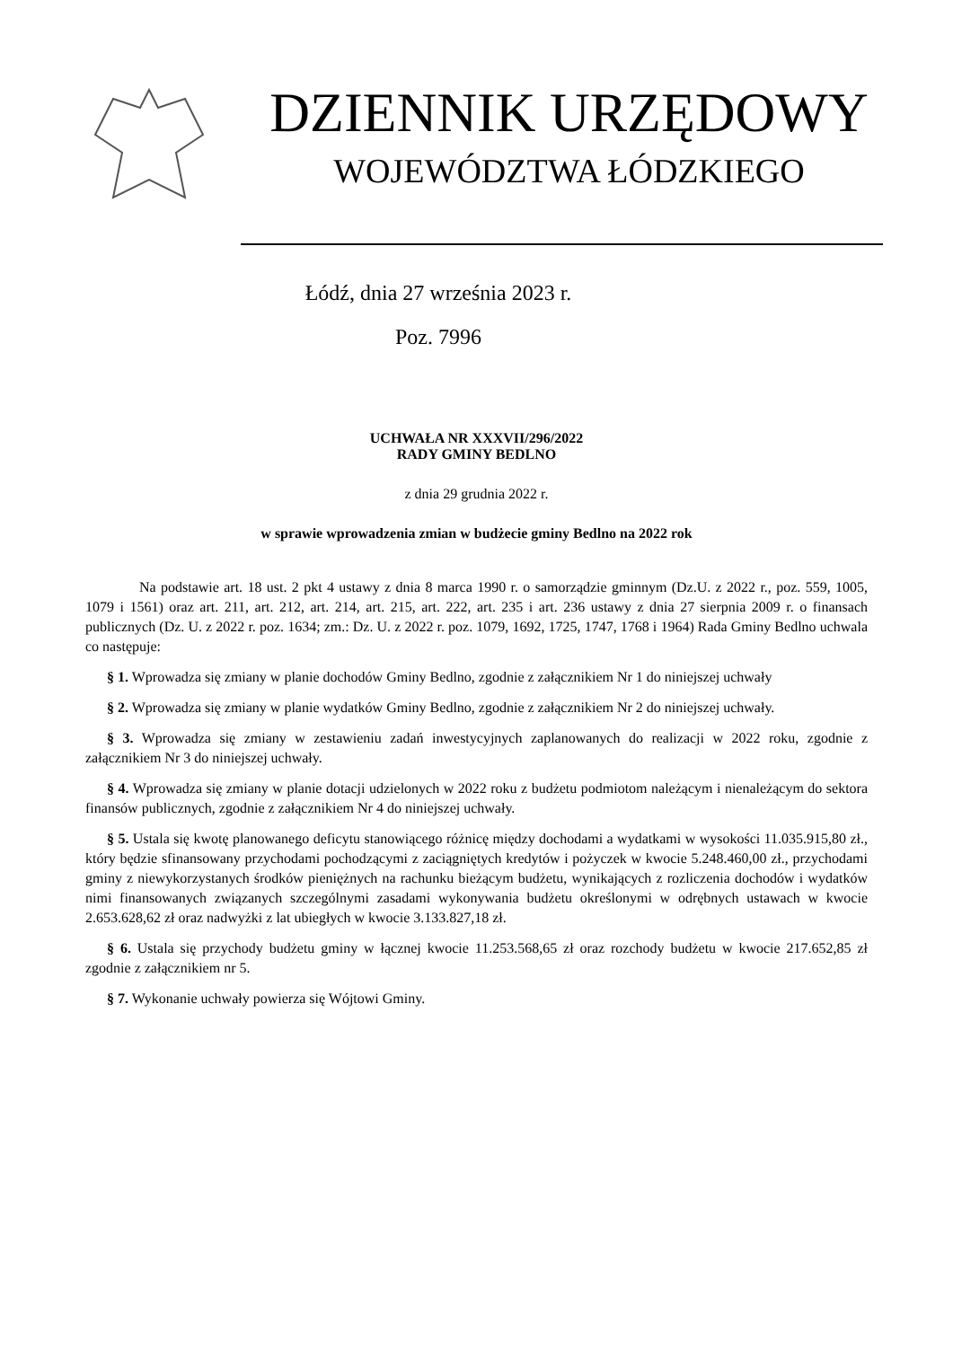DZIENNIK URZĘDOWY
WOJEWÓDZTWA ŁÓDZKIEGO
Łódź, dnia 27 września 2023 r.
Poz. 7996
UCHWAŁA NR XXXVII/296/2022
RADY GMINY BEDLNO
z dnia 29 grudnia 2022 r.
w sprawie wprowadzenia zmian w budżecie gminy Bedlno na 2022 rok
Na podstawie art. 18 ust. 2 pkt 4 ustawy z dnia 8 marca 1990 r. o samorządzie gminnym (Dz.U. z 2022 r., poz. 559, 1005, 1079 i 1561) oraz art. 211, art. 212, art. 214, art. 215, art. 222, art. 235 i art. 236 ustawy z dnia 27 sierpnia 2009 r. o finansach publicznych (Dz. U. z 2022 r. poz. 1634; zm.: Dz. U. z 2022 r. poz. 1079, 1692, 1725, 1747, 1768 i 1964) Rada Gminy Bedlno uchwala co następuje:
§ 1. Wprowadza się zmiany w planie dochodów Gminy Bedlno, zgodnie z załącznikiem Nr 1 do niniejszej uchwały
§ 2. Wprowadza się zmiany w planie wydatków Gminy Bedlno, zgodnie z załącznikiem Nr 2 do niniejszej uchwały.
§ 3. Wprowadza się zmiany w zestawieniu zadań inwestycyjnych zaplanowanych do realizacji w 2022 roku, zgodnie z załącznikiem Nr 3 do niniejszej uchwały.
§ 4. Wprowadza się zmiany w planie dotacji udzielonych w 2022 roku z budżetu podmiotom należącym i nienależącym do sektora finansów publicznych, zgodnie z załącznikiem Nr 4 do niniejszej uchwały.
§ 5. Ustala się kwotę planowanego deficytu stanowiącego różnicę między dochodami a wydatkami w wysokości 11.035.915,80 zł., który będzie sfinansowany przychodami pochodzącymi z zaciągniętych kredytów i pożyczek w kwocie 5.248.460,00 zł., przychodami gminy z niewykorzystanych środków pieniężnych na rachunku bieżącym budżetu, wynikających z rozliczenia dochodów i wydatków nimi finansowanych związanych szczególnymi zasadami wykonywania budżetu określonymi w odrębnych ustawach w kwocie 2.653.628,62 zł oraz nadwyżki z lat ubiegłych w kwocie 3.133.827,18 zł.
§ 6. Ustala się przychody budżetu gminy w łącznej kwocie 11.253.568,65 zł oraz rozchody budżetu w kwocie 217.652,85 zł zgodnie z załącznikiem nr 5.
§ 7. Wykonanie uchwały powierza się Wójtowi Gminy.